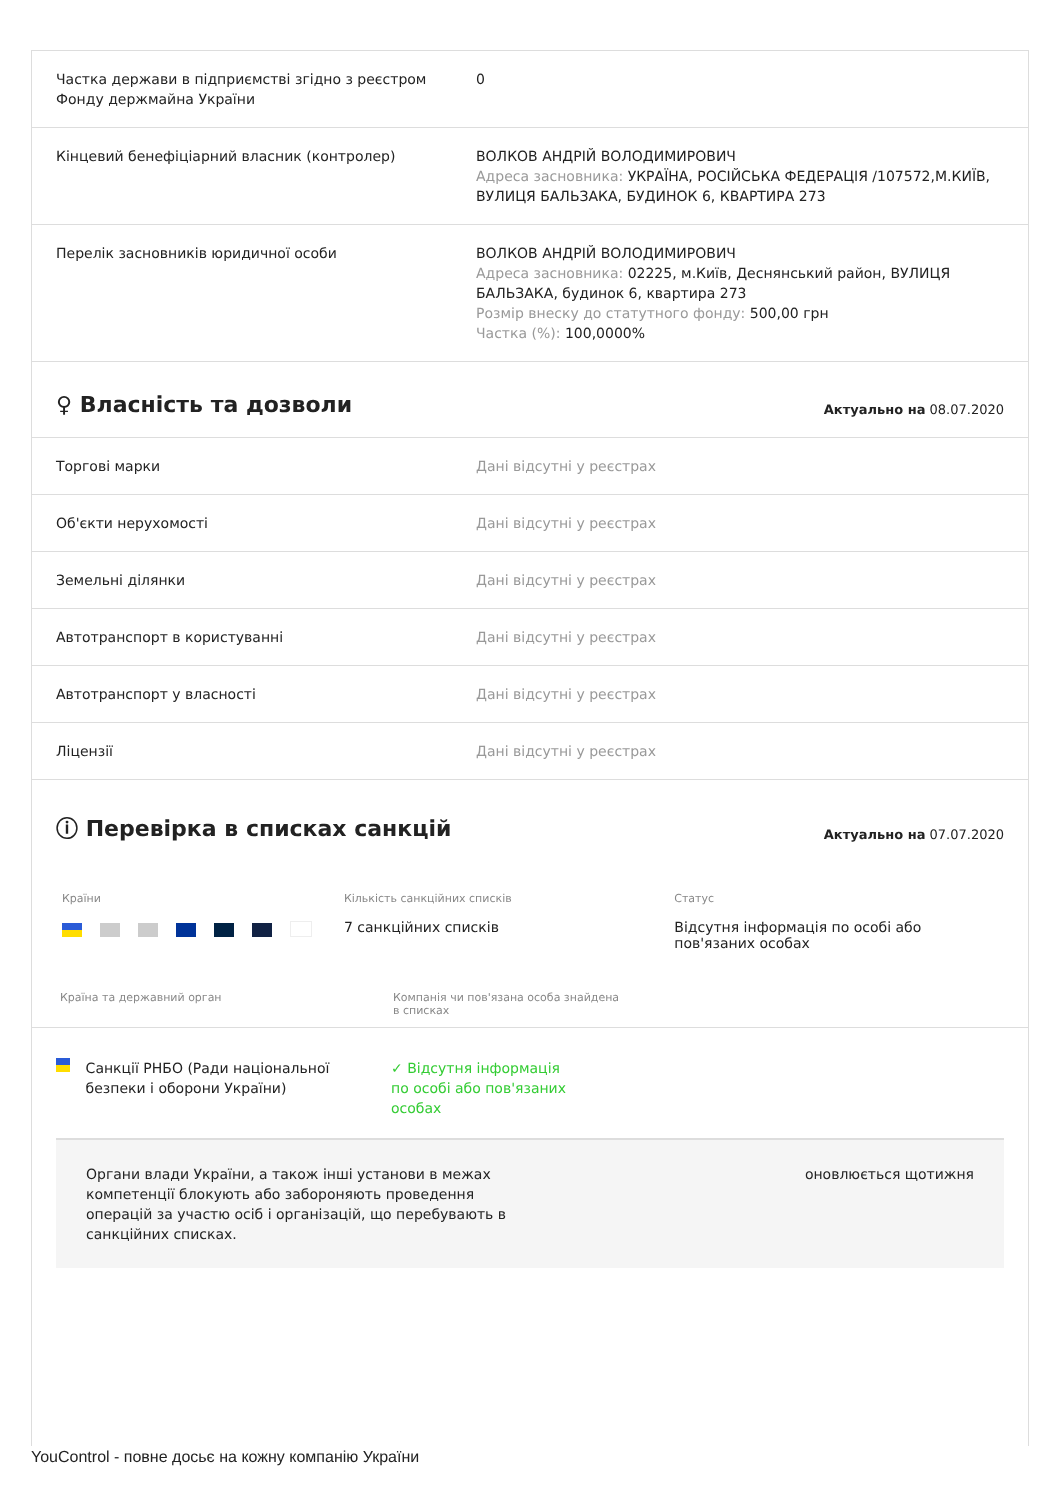| Частка держави в підприємстві згідно з реєстром Фонду держмайна України | 0 |
| Кінцевий бенефіціарний власник (контролер) | ВОЛКОВ АНДРІЙ ВОЛОДИМИРОВИЧ Адреса засновника: УКРАЇНА, РОСІЙСЬКА ФЕДЕРАЦІЯ /107572,М.КИЇВ, ВУЛИЦЯ БАЛЬЗАКА, БУДИНОК 6, КВАРТИРА 273 |
| Перелік засновників юридичної особи | ВОЛКОВ АНДРІЙ ВОЛОДИМИРОВИЧ Адреса засновника: 02225, м.Київ, Деснянський район, ВУЛИЦЯ БАЛЬЗАКА, будинок 6, квартира 273 Розмір внеску до статутного фонду: 500,00 грн Частка (%): 100,0000% |
♀ Власність та дозволи
Актуально на 08.07.2020
| Торгові марки | Дані відсутні у реєстрах |
| Об'єкти нерухомості | Дані відсутні у реєстрах |
| Земельні ділянки | Дані відсутні у реєстрах |
| Автотранспорт в користуванні | Дані відсутні у реєстрах |
| Автотранспорт у власності | Дані відсутні у реєстрах |
| Ліцензії | Дані відсутні у реєстрах |
ⓘ Перевірка в списках санкцій
Актуально на 07.07.2020
Країни Кількість санкційних списків
7 санкційних списків
Статус
Відсутня інформація по особі або пов'язаних особах
Країна та державний орган Компанія чи пов'язана особа знайдена в списках
Санкції РНБО (Ради національної безпеки і оборони України)
✓ Відсутня інформація по особі або пов'язаних особах
Органи влади України, а також інші установи в межах компетенції блокують або забороняють проведення операцій за участю осіб і організацій, що перебувають в санкційних списках.
оновлюється щотижня
YouControl - повне досьє на кожну компанію України